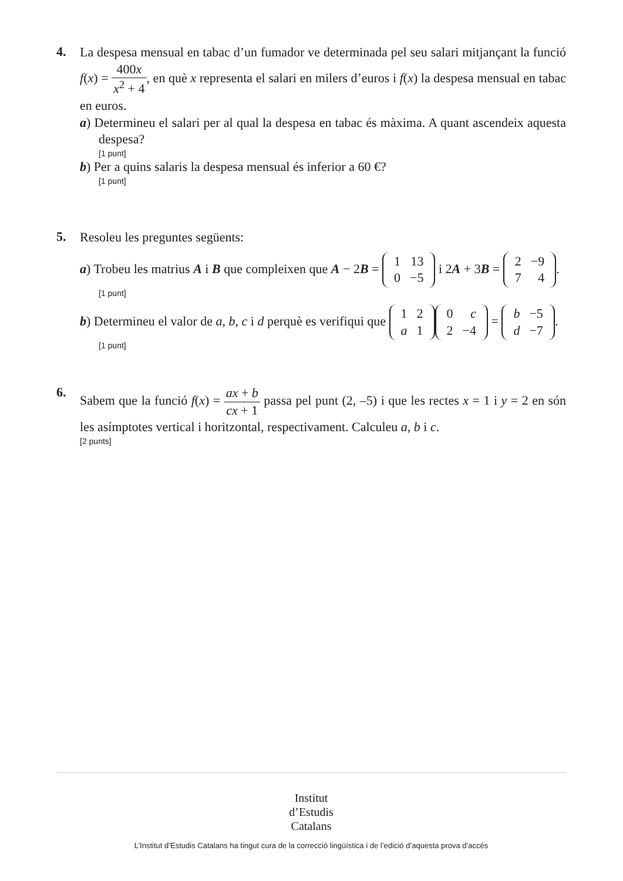4.
La despesa mensual en tabac d’un fumador ve determinada pel seu salari mitjançant la funció f(x) = 400x x<sup>2</sup> + 4, en què x representa el salari en milers d’euros i f(x) la despesa mensual en tabac en euros.
a) Determineu el salari per al qual la despesa en tabac és màxima. A quant ascendeix aquesta despesa?
[1 punt]
b) Per a quins salaris la despesa mensual és inferior a 60 €?
[1 punt]
5.
Resoleu les preguntes següents:
a) Trobeu les matrius A i B que compleixen que A − 2B =
| 1 | 13 |
| 0 | −5 |
i 2A + 3B =
| 2 | −9 |
| 7 | 4 |
.
[1 punt]
b) Determineu el valor de a, b, c i d perquè es verifiqui que
| 1 | 2 |
| a | 1 |
| 0 | c |
| 2 | −4 |
=
| b | −5 |
| d | −7 |
.
[1 punt]
6.
Sabem que la funció f(x) = ax + b cx + 1 passa pel punt (2, –5) i que les rectes x = 1 i y = 2 en són les asímptotes vertical i horitzontal, respectivament. Calculeu a, b i c.
[2 punts]
Institut
d’Estudis
Catalans
L’Institut d’Estudis Catalans ha tingut cura de la correcció lingüística i de l’edició d’aquesta prova d’accés